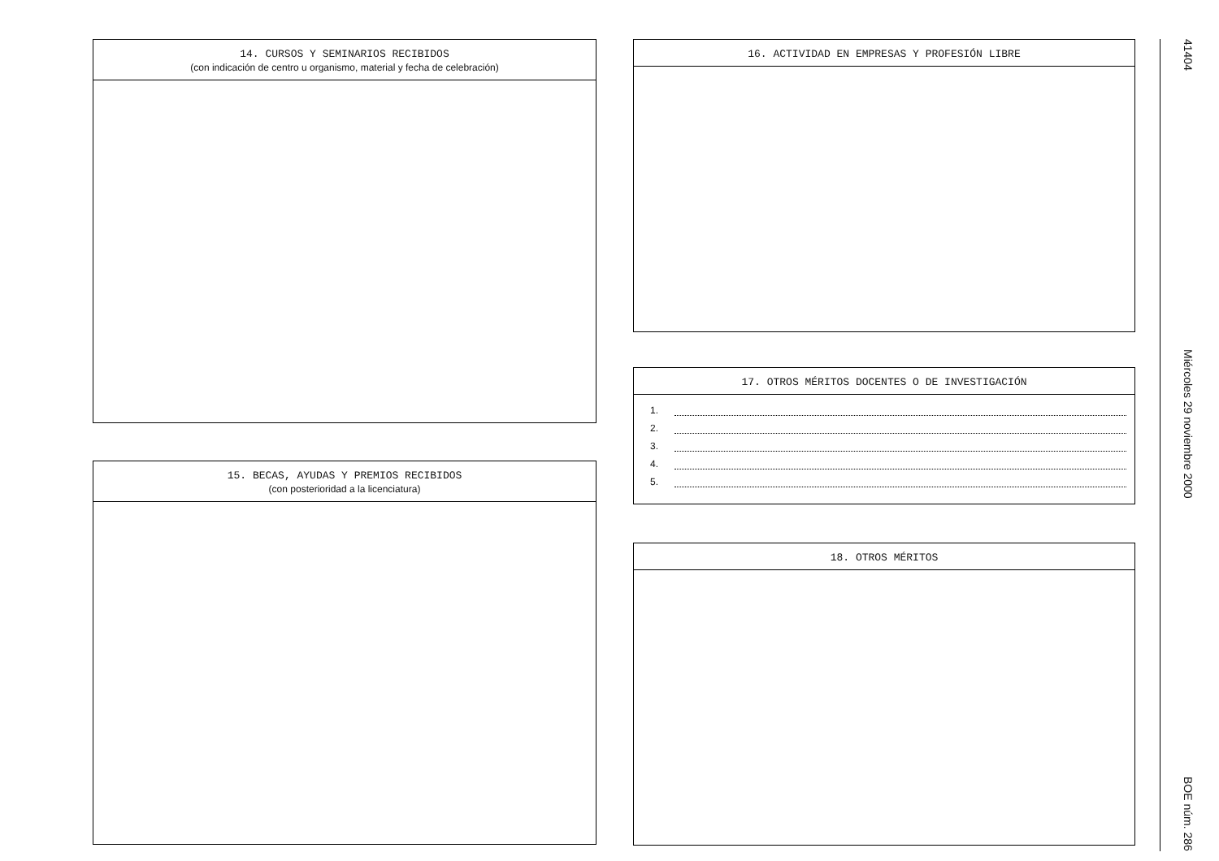14. CURSOS Y SEMINARIOS RECIBIDOS
(con indicación de centro u organismo, material y fecha de celebración)
15. BECAS, AYUDAS Y PREMIOS RECIBIDOS
(con posterioridad a la licenciatura)
16. ACTIVIDAD EN EMPRESAS Y PROFESIÓN LIBRE
17. OTROS MÉRITOS DOCENTES O DE INVESTIGACIÓN
1.
2.
3.
4.
5.
18. OTROS MÉRITOS
41404 Miércoles 29 noviembre 2000 BOE núm. 286